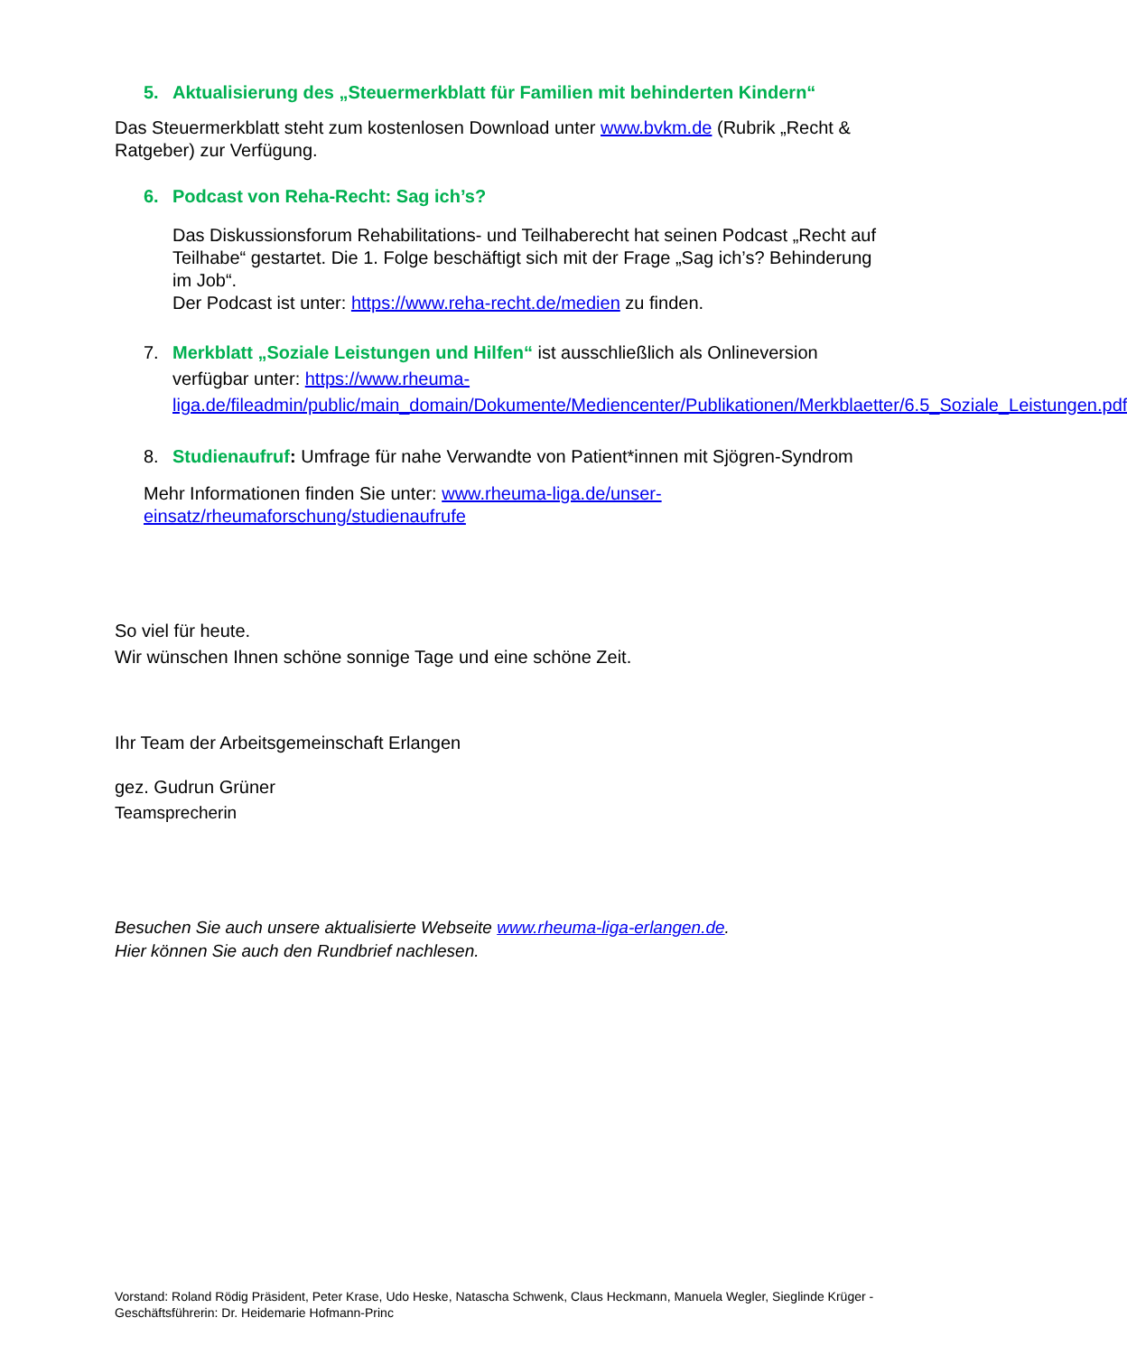5. Aktualisierung des „Steuermerkblatt für Familien mit behinderten Kindern“
Das Steuermerkblatt steht zum kostenlosen Download unter www.bvkm.de (Rubrik „Recht & Ratgeber) zur Verfügung.
6. Podcast von Reha-Recht: Sag ich’s?
Das Diskussionsforum Rehabilitations- und Teilhaberecht hat seinen Podcast „Recht auf Teilhabe“ gestartet. Die 1. Folge beschäftigt sich mit der Frage „Sag ich’s? Behinderung im Job“.
Der Podcast ist unter: https://www.reha-recht.de/medien zu finden.
7. Merkblatt „Soziale Leistungen und Hilfen“ ist ausschließlich als Onlineversion verfügbar unter: https://www.rheuma-liga.de/fileadmin/public/main_domain/Dokumente/Mediencenter/Publikationen/Merkblaetter/6.5_Soziale_Leistungen.pdf
8. Studienaufruf: Umfrage für nahe Verwandte von Patient*innen mit Sjögren-Syndrom
Mehr Informationen finden Sie unter: www.rheuma-liga.de/unser-einsatz/rheumaforschung/studienaufrufe
So viel für heute.
Wir wünschen Ihnen schöne sonnige Tage und eine schöne Zeit.
Ihr Team der Arbeitsgemeinschaft Erlangen
gez. Gudrun Grüner
Teamsprecherin
Besuchen Sie auch unsere aktualisierte Webseite www.rheuma-liga-erlangen.de.
Hier können Sie auch den Rundbrief nachlesen.
Vorstand: Roland Rödig Präsident, Peter Krase, Udo Heske, Natascha Schwenk, Claus Heckmann, Manuela Wegler, Sieglinde Krüger - Geschäftsführerin: Dr. Heidemarie Hofmann-Princ